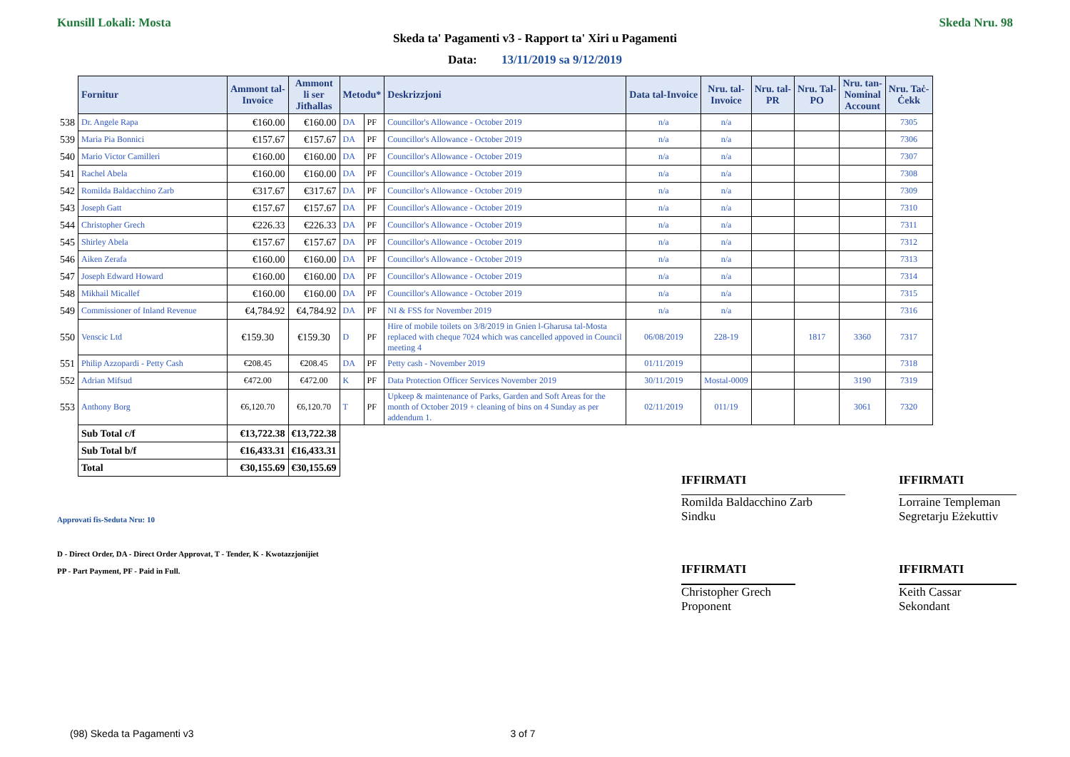Kunsill Lokali: Mosta Skeda Nru. 98
Skeda ta' Pagamenti v3 - Rapport ta' Xiri u Pagamenti
Data: 13/11/2019 sa 9/12/2019
| | Fornitur | Ammont tal- Invoice | Ammont li ser Jitħallas | Metodu* | | Deskrizzjoni | Data tal-Invoice | Nru. tal- Invoice | Nru. tal- PR | Nru. Tal- PO | Nru. tan- Nominal Account | Nru. Taċ- Ċekk |
| --- | --- | --- | --- | --- | --- | --- | --- | --- | --- | --- | --- | --- |
| 538 | Dr. Angele Rapa | €160.00 | €160.00 | DA | PF | Councillor's Allowance - October 2019 | n/a | n/a | | | | 7305 |
| 539 | Maria Pia Bonnici | €157.67 | €157.67 | DA | PF | Councillor's Allowance - October 2019 | n/a | n/a | | | | 7306 |
| 540 | Mario Victor Camilleri | €160.00 | €160.00 | DA | PF | Councillor's Allowance - October 2019 | n/a | n/a | | | | 7307 |
| 541 | Rachel Abela | €160.00 | €160.00 | DA | PF | Councillor's Allowance - October 2019 | n/a | n/a | | | | 7308 |
| 542 | Romilda Baldacchino Zarb | €317.67 | €317.67 | DA | PF | Councillor's Allowance - October 2019 | n/a | n/a | | | | 7309 |
| 543 | Joseph Gatt | €157.67 | €157.67 | DA | PF | Councillor's Allowance - October 2019 | n/a | n/a | | | | 7310 |
| 544 | Christopher Grech | €226.33 | €226.33 | DA | PF | Councillor's Allowance - October 2019 | n/a | n/a | | | | 7311 |
| 545 | Shirley Abela | €157.67 | €157.67 | DA | PF | Councillor's Allowance - October 2019 | n/a | n/a | | | | 7312 |
| 546 | Aiken Zerafa | €160.00 | €160.00 | DA | PF | Councillor's Allowance - October 2019 | n/a | n/a | | | | 7313 |
| 547 | Joseph Edward Howard | €160.00 | €160.00 | DA | PF | Councillor's Allowance - October 2019 | n/a | n/a | | | | 7314 |
| 548 | Mikhail Micallef | €160.00 | €160.00 | DA | PF | Councillor's Allowance - October 2019 | n/a | n/a | | | | 7315 |
| 549 | Commissioner of Inland Revenue | €4,784.92 | €4,784.92 | DA | PF | NI & FSS for November 2019 | n/a | n/a | | | | 7316 |
| 550 | Venscic Ltd | €159.30 | €159.30 | D | PF | Hire of mobile toilets on 3/8/2019 in Gnien l-Gharusa tal-Mosta replaced with cheque 7024 which was cancelled appoved in Council meeting 4 | 06/08/2019 | 228-19 | | 1817 | 3360 | 7317 |
| 551 | Philip Azzopardi - Petty Cash | €208.45 | €208.45 | DA | PF | Petty cash - November 2019 | 01/11/2019 | | | | | 7318 |
| 552 | Adrian Mifsud | €472.00 | €472.00 | K | PF | Data Protection Officer Services November 2019 | 30/11/2019 | Mostal-0009 | | | 3190 | 7319 |
| 553 | Anthony Borg | €6,120.70 | €6,120.70 | T | PF | Upkeep & maintenance of Parks, Garden and Soft Areas for the month of October 2019 + cleaning of bins on 4 Sunday as per addendum 1. | 02/11/2019 | 011/19 | | | 3061 | 7320 |
| | Sub Total c/f | €13,722.38 | €13,722.38 | | | | | | | | | |
| | Sub Total b/f | €16,433.31 | €16,433.31 | | | | | | | | | |
| | Total | €30,155.69 | €30,155.69 | | | | | | | | | |
IFFIRMATI IFFIRMATI
Romilda Baldacchino Zarb
Sindku
Lorraine Templeman
Segretarju Eżekuttiv
Approvati fis-Seduta Nru: 10
D - Direct Order, DA - Direct Order Approvat, T - Tender, K - Kwotazzjonijiet
PP - Part Payment, PF - Paid in Full.
IFFIRMATI IFFIRMATI
Christopher Grech
Proponent
Keith Cassar
Sekondant
(98) Skeda ta Pagamenti v3 3 of 7